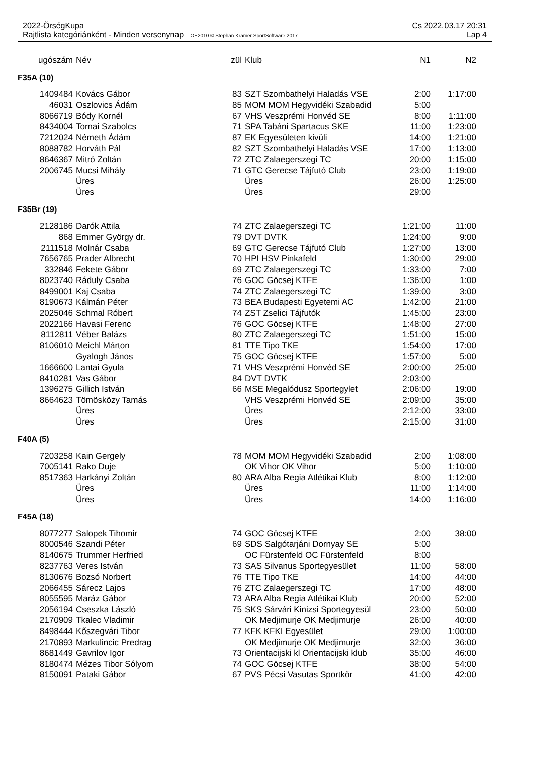2022-ÖrségKupa Cs 2022.03.17 20:31
Rajtlista kategóriánként - Minden versenynap OE2010 © Stephan Krämer SportSoftware 2017 Lap 4
| ugószám | Név | zül | Klub | N1 | N2 |
| --- | --- | --- | --- | --- | --- |
| F35A (10) | | | | | |
| 1409484 | Kovács Gábor | 83 | SZT Szombathelyi Haladás VSE | 2:00 | 1:17:00 |
| 46031 | Oszlovics Ádám | 85 | MOM MOM Hegyvidéki Szabadid | 5:00 | |
| 8066719 | Bódy Kornél | 67 | VHS Veszprémi Honvéd SE | 8:00 | 1:11:00 |
| 8434004 | Tornai Szabolcs | 71 | SPA Tabáni Spartacus SKE | 11:00 | 1:23:00 |
| 7212024 | Németh Ádám | 87 | EK Egyesületen kivüli | 14:00 | 1:21:00 |
| 8088782 | Horváth Pál | 82 | SZT Szombathelyi Haladás VSE | 17:00 | 1:13:00 |
| 8646367 | Mitró Zoltán | 72 | ZTC Zalaegerszegi TC | 20:00 | 1:15:00 |
| 2006745 | Mucsi Mihály | 71 | GTC Gerecse Tájfutó Club | 23:00 | 1:19:00 |
| | Üres | | Üres | 26:00 | 1:25:00 |
| | Üres | | Üres | 29:00 | |
| F35Br (19) | | | | | |
| 2128186 | Darók Attila | 74 | ZTC Zalaegerszegi TC | 1:21:00 | 11:00 |
| 868 | Emmer György dr. | 79 | DVT DVTK | 1:24:00 | 9:00 |
| 2111518 | Molnár Csaba | 69 | GTC Gerecse Tájfutó Club | 1:27:00 | 13:00 |
| 7656765 | Prader Albrecht | 70 | HPI HSV Pinkafeld | 1:30:00 | 29:00 |
| 332846 | Fekete Gábor | 69 | ZTC Zalaegerszegi TC | 1:33:00 | 7:00 |
| 8023740 | Ráduly Csaba | 76 | GOC Göcsej KTFE | 1:36:00 | 1:00 |
| 8499001 | Kaj Csaba | 74 | ZTC Zalaegerszegi TC | 1:39:00 | 3:00 |
| 8190673 | Kálmán Péter | 73 | BEA Budapesti Egyetemi AC | 1:42:00 | 21:00 |
| 2025046 | Schmal Róbert | 74 | ZST Zselici Tájfutók | 1:45:00 | 23:00 |
| 2022166 | Havasi Ferenc | 76 | GOC Göcsej KTFE | 1:48:00 | 27:00 |
| 8112811 | Véber Balázs | 80 | ZTC Zalaegerszegi TC | 1:51:00 | 15:00 |
| 8106010 | Meichl Márton | 81 | TTE Tipo TKE | 1:54:00 | 17:00 |
| | Gyalogh János | 75 | GOC Göcsej KTFE | 1:57:00 | 5:00 |
| 1666600 | Lantai Gyula | 71 | VHS Veszprémi Honvéd SE | 2:00:00 | 25:00 |
| 8410281 | Vas Gábor | 84 | DVT DVTK | 2:03:00 | |
| 1396275 | Gillich István | 66 | MSE Megalódusz Sportegylet | 2:06:00 | 19:00 |
| 8664623 | Tömösközy Tamás | | VHS Veszprémi Honvéd SE | 2:09:00 | 35:00 |
| | Üres | | Üres | 2:12:00 | 33:00 |
| | Üres | | Üres | 2:15:00 | 31:00 |
| F40A (5) | | | | | |
| 7203258 | Kain Gergely | 78 | MOM MOM Hegyvidéki Szabadid | 2:00 | 1:08:00 |
| 7005141 | Rako Duje | | OK Vihor OK Vihor | 5:00 | 1:10:00 |
| 8517363 | Harkányi Zoltán | 80 | ARA Alba Regia Atlétikai Klub | 8:00 | 1:12:00 |
| | Üres | | Üres | 11:00 | 1:14:00 |
| | Üres | | Üres | 14:00 | 1:16:00 |
| F45A (18) | | | | | |
| 8077277 | Salopek Tihomir | 74 | GOC Göcsej KTFE | 2:00 | 38:00 |
| 8000546 | Szandi Péter | 69 | SDS Salgótarjáni Dornyay SE | 5:00 | |
| 8140675 | Trummer Herfried | | OC Fürstenfeld OC Fürstenfeld | 8:00 | |
| 8237763 | Veres István | 73 | SAS Silvanus Sportegyesület | 11:00 | 58:00 |
| 8130676 | Bozsó Norbert | 76 | TTE Tipo TKE | 14:00 | 44:00 |
| 2066455 | Sárecz Lajos | 76 | ZTC Zalaegerszegi TC | 17:00 | 48:00 |
| 8055595 | Maráz Gábor | 73 | ARA Alba Regia Atlétikai Klub | 20:00 | 52:00 |
| 2056194 | Cseszka László | 75 | SKS Sárvári Kinizsi Sportegyesül | 23:00 | 50:00 |
| 2170909 | Tkalec Vladimir | | OK Medjimurje OK Medjimurje | 26:00 | 40:00 |
| 8498444 | Kőszegvári Tibor | 77 | KFK KFKI Egyesület | 29:00 | 1:00:00 |
| 2170893 | Markulincic Predrag | | OK Medjimurje OK Medjimurje | 32:00 | 36:00 |
| 8681449 | Gavrilov Igor | 73 | Orientacijski kl Orientacijski klub | 35:00 | 46:00 |
| 8180474 | Mézes Tibor Sólyom | 74 | GOC Göcsej KTFE | 38:00 | 54:00 |
| 8150091 | Pataki Gábor | 67 | PVS Pécsi Vasutas Sportkör | 41:00 | 42:00 |